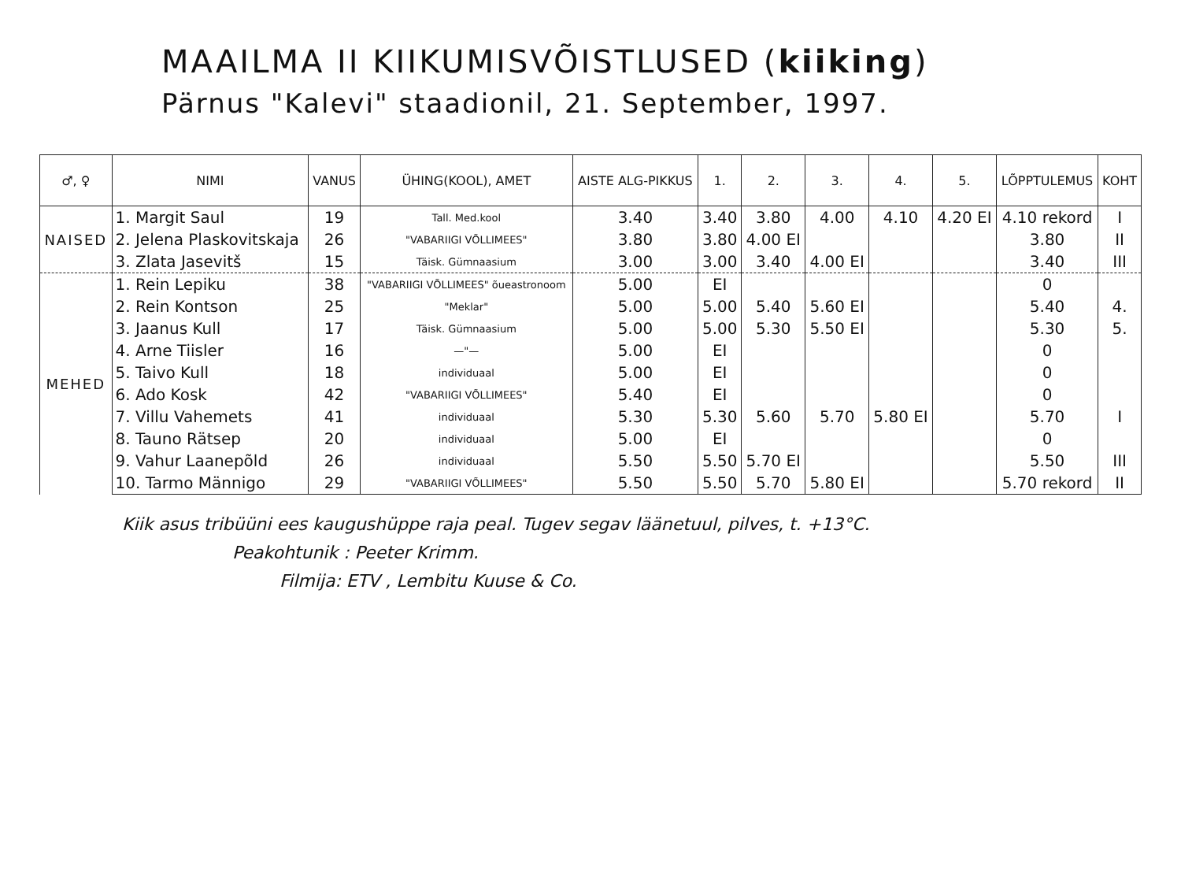MAAILMA II KIIKUMISVÕISTLUSED (kiiking)
Pärnus "Kalevi" staadionil, 21. September, 1997.
| ♂, ♀ | NIMI | VANUS | ÜHING(KOOL), AMET | AISTE ALG-PIKKUS | 1. | 2. | 3. | 4. | 5. | LÕPPTULEMUS | KOHT |
| --- | --- | --- | --- | --- | --- | --- | --- | --- | --- | --- | --- |
| NAISED | 1. Margit Saul | 19 | Tall. Med.kool | 3.40 | 3.40 | 3.80 | 4.00 | 4.10 | 4.20 EI | 4.10 rekord | I |
| | 2. Jelena Plaskovitskaja | 26 | "VABARIIGI VÕLLIMEES" | 3.80 | 3.80 | 4.00 EI | | | | 3.80 | II |
| | 3. Zlata Jasevitš | 15 | Täisk. Gümnaasium | 3.00 | 3.00 | 3.40 | 4.00 EI | | | 3.40 | III |
| MEHED | 1. Rein Lepiku | 38 | "VABARIIGI VÕLLIMEES" õueastronoom | 5.00 | EI | | | | | 0 | |
| | 2. Rein Kontson | 25 | "Meklar" | 5.00 | 5.00 | 5.40 | 5.60 EI | | | 5.40 | 4. |
| | 3. Jaanus Kull | 17 | Täisk. Gümnaasium | 5.00 | 5.00 | 5.30 | 5.50 EI | | | 5.30 | 5. |
| | 4. Arne Tiisler | 16 | —"— | 5.00 | EI | | | | | 0 | |
| | 5. Taivo Kull | 18 | individuaal | 5.00 | EI | | | | | 0 | |
| | 6. Ado Kosk | 42 | "VABARIIGI VÕLLIMEES" | 5.40 | EI | | | | | 0 | |
| | 7. Villu Vahemets | 41 | individuaal | 5.30 | 5.30 | 5.60 | 5.70 | 5.80 EI | | 5.70 | I |
| | 8. Tauno Rätsep | 20 | individuaal | 5.00 | EI | | | | | 0 | |
| | 9. Vahur Laanepõld | 26 | individuaal | 5.50 | 5.50 | 5.70 EI | | | | 5.50 | III |
| | 10. Tarmo Männigo | 29 | "VABARIIGI VÕLLIMEES" | 5.50 | 5.50 | 5.70 | 5.80 EI | | | 5.70 rekord | II |
Kiik asus tribüüni ees kaugushüppe raja peal. Tugev segav läänetuul, pilves, t. +13°C.
Peakohtunik : Peeter Krimm.
Filmija: ETV , Lembitu Kuuse & Co.